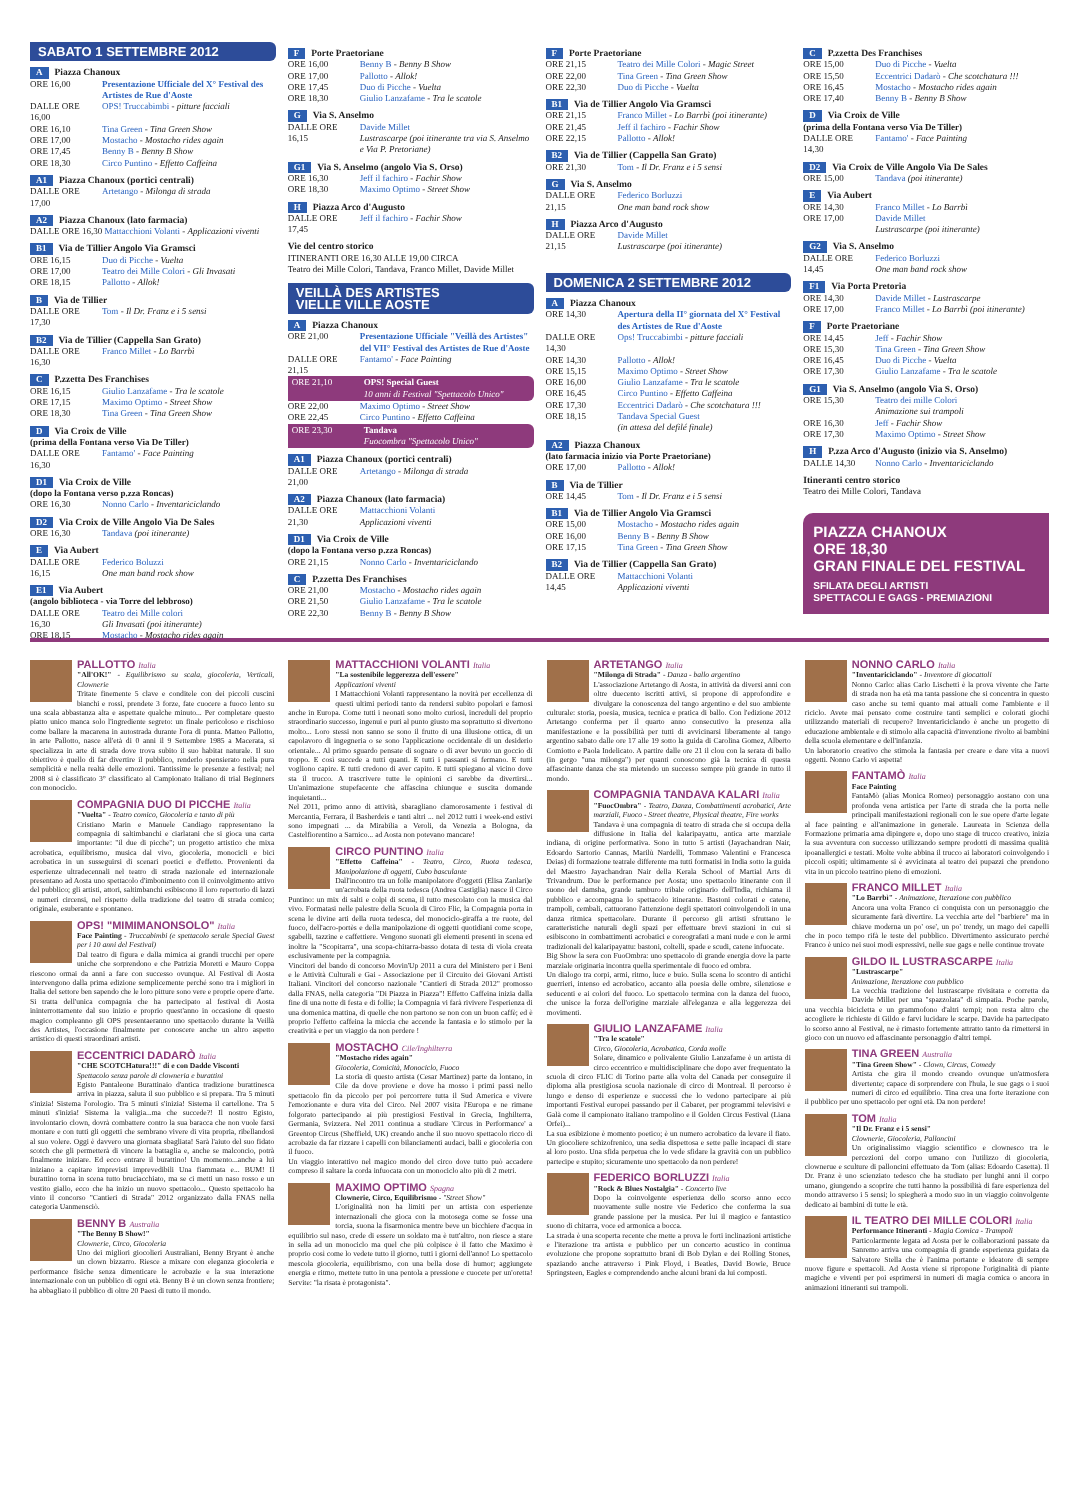SABATO 1 SETTEMBRE 2012
A Piazza Chanoux
ORE 16,00 Presentazione Ufficiale del X° Festival des Artistes de Rue d'Aoste
DALLE ORE 16,00 OPS! Truccabimbi - pitture facciali
ORE 16,10 Tina Green - Tina Green Show
ORE 17,00 Mostacho - Mostacho rides again
ORE 17,45 Benny B - Benny B Show
ORE 18,30 Circo Puntino - Effetto Caffeina
A1 Piazza Chanoux (portici centrali)
DALLE ORE 17,00 Artetango - Milonga di strada
A2 Piazza Chanoux (lato farmacia)
DALLE ORE 16,30 Mattacchioni Volanti - Applicazioni viventi
B1 Via de Tillier Angolo Via Gramsci
ORE 16,15 Duo di Picche - Vuelta
ORE 17,00 Teatro dei Mille Colori - Gli Invasati
ORE 18,15 Pallotto - Allok!
B Via de Tillier
DALLE ORE 17,30 Tom - Il Dr. Franz e i 5 sensi
B2 Via de Tillier (Cappella San Grato)
DALLE ORE 16,30 Franco Millet - Lo Barrbì
C P.zzetta Des Franchises
ORE 16,15 Giulio Lanzafame - Tra le scatole
ORE 17,15 Maximo Optimo - Street Show
ORE 18,30 Tina Green - Tina Green Show
D Via Croix de Ville
(prima della Fontana verso Via De Tiller)
DALLE ORE 16,30 Fantamo' - Face Painting
D1 Via Croix de Ville
(dopo la Fontana verso p.zza Roncas)
ORE 16,30 Nonno Carlo - Inventariciclando
D2 Via Croix de Ville Angolo Via De Sales
ORE 16,30 Tandava (poi itinerante)
E Via Aubert
DALLE ORE 16,15 Federico Boluzzi
One man band rock show
E1 Via Aubert
(angolo biblioteca - via Torre del lebbroso)
DALLE ORE 16,30 Teatro dei Mille colori
Gli Invasati (poi itinerante)
ORE 18,15 Mostacho - Mostacho rides again
F Porte Praetoriane
ORE 16,00 Benny B - Benny B Show
ORE 17,00 Pallotto - Allok!
ORE 17,45 Duo di Picche - Vuelta
ORE 18,30 Giulio Lanzafame - Tra le scatole
G Via S. Anselmo
DALLE ORE 16,15 Davide Millet
Lustrascarpe (poi itinerante tra via S. Anselmo e Via P. Pretoriane)
G1 Via S. Anselmo (angolo Via S. Orso)
ORE 16,30 Jeff il fachiro - Fachir Show
ORE 18,30 Maximo Optimo - Street Show
H Piazza Arco d'Augusto
DALLE ORE 17,45 Jeff il fachiro - Fachir Show
Vie del centro storico
ITINERANTI ORE 16,30 ALLE 19,00 CIRCA
Teatro dei Mille Colori, Tandava, Franco Millet, Davide Millet
VEILLÀ DES ARTISTES
VIELLE VILLE AOSTE
A Piazza Chanoux
ORE 21,00 Presentazione Ufficiale "Veillà des Artistes" del VII° Festival des Artistes de Rue d'Aoste
DALLE ORE 21,15 Fantamo' - Face Painting
ORE 21,10 OPS! Special Guest
10 anni di Festival "Spettacolo Unico"
ORE 22,00 Maximo Optimo - Street Show
ORE 22,45 Circo Puntino - Effetto Caffeina
ORE 23,30 Tandava
Fuocombra "Spettacolo Unico"
A1 Piazza Chanoux (portici centrali)
DALLE ORE 21,00 Artetango - Milonga di strada
A2 Piazza Chanoux (lato farmacia)
DALLE ORE 21,30 Mattacchioni Volanti
Applicazioni viventi
D1 Via Croix de Ville
(dopo la Fontana verso p.zza Roncas)
ORE 21,15 Nonno Carlo - Inventariciclando
C P.zzetta Des Franchises
ORE 21,00 Mostacho - Mostacho rides again
ORE 21,50 Giulio Lanzafame - Tra le scatole
ORE 22,30 Benny B - Benny B Show
F Porte Praetoriane
ORE 21,15 Teatro dei Mille Colori - Magic Street
ORE 22,00 Tina Green - Tina Green Show
ORE 22,30 Duo di Picche - Vuelta
B1 Via de Tillier Angolo Via Gramsci
ORE 21,15 Franco Millet - Lo Barrbì (poi itinerante)
ORE 21,45 Jeff il fachiro - Fachir Show
ORE 22,15 Pallotto - Allok!
B2 Via de Tillier (Cappella San Grato)
ORE 21,30 Tom - Il Dr. Franz e i 5 sensi
G Via S. Anselmo
DALLE ORE 21,15 Federico Borluzzi
One man band rock show
H Piazza Arco d'Augusto
DALLE ORE 21,15 Davide Millet
Lustrascarpe (poi itinerante)
DOMENICA 2 SETTEMBRE 2012
A Piazza Chanoux
ORE 14,30 Apertura della II° giornata del X° Festival des Artistes de Rue d'Aoste
DALLE ORE 14,30 Ops! Truccabimbi - pitture facciali
ORE 14,30 Pallotto - Allok!
ORE 15,15 Maximo Optimo - Street Show
ORE 16,00 Giulio Lanzafame - Tra le scatole
ORE 16,45 Circo Puntino - Effetto Caffeina
ORE 17,30 Eccentrici Dadarò - Che scotchatura !!!
ORE 18,15 Tandava Special Guest
(in attesa del defilé finale)
A2 Piazza Chanoux
(lato farmacia inizio via Porte Praetoriane)
ORE 17,00 Pallotto - Allok!
B Via de Tillier
ORE 14,45 Tom - Il Dr. Franz e i 5 sensi
B1 Via de Tillier Angolo Via Gramsci
ORE 15,00 Mostacho - Mostacho rides again
ORE 16,00 Benny B - Benny B Show
ORE 17,15 Tina Green - Tina Green Show
B2 Via de Tillier (Cappella San Grato)
DALLE ORE 14,45 Mattacchioni Volanti
Applicazioni viventi
C P.zzetta Des Franchises
ORE 15,00 Duo di Picche - Vuelta
ORE 15,50 Eccentrici Dadarò - Che scotchatura !!!
ORE 16,45 Mostacho - Mostacho rides again
ORE 17,40 Benny B - Benny B Show
D Via Croix de Ville
(prima della Fontana verso Via De Tiller)
DALLE ORE 14,30 Fantamo' - Face Painting
D2 Via Croix de Ville Angolo Via De Sales
ORE 15,00 Tandava (poi itinerante)
E Via Aubert
ORE 14,30 Franco Millet - Lo Barrbì
ORE 17,00 Davide Millet
Lustrascarpe (poi itinerante)
G2 Via S. Anselmo
DALLE ORE 14,45 Federico Borluzzi
One man band rock show
F1 Via Porta Pretoria
ORE 14,30 Davide Millet - Lustrascarpe
ORE 17,00 Franco Millet - Lo Barrbì (poi itinerante)
F Porte Praetoriane
ORE 14,45 Jeff - Fachir Show
ORE 15,30 Tina Green - Tina Green Show
ORE 16,45 Duo di Picche - Vuelta
ORE 17,30 Giulio Lanzafame - Tra le scatole
G1 Via S. Anselmo (angolo Via S. Orso)
ORE 15,30 Teatro dei mille Colori
Animazione sui trampoli
ORE 16,30 Jeff - Fachir Show
ORE 17,30 Maximo Optimo - Street Show
H P.zza Arco d'Augusto (inizio via S. Anselmo)
DALLE 14,30 Nonno Carlo - Inventariciclando
Itineranti centro storico
Teatro dei Mille Colori, Tandava
PIAZZA CHANOUX
ORE 18,30
GRAN FINALE DEL FESTIVAL
SFILATA DEGLI ARTISTI
SPETTACOLI E GAGS - PREMIAZIONI
PALLOTTO Italia
"All'OK!" - Equilibrismo su scala, giocoleria, Verticali, Clownerie
Tritate finemente 5 clave e conditele con dei piccoli cuscini bianchi e rossi, prendete 3 forze, fate cuocere a fuoco lento su una scala abbastanza alta e aspettate qualche minuto... Per completare questo piatto unico manca solo l'ingrediente segreto: un finale pericoloso e rischioso come ballare la macarena in autostrada durante l'ora di punta. Matteo Pallotto, in arte Pallotto, nasce all'età di 0 anni il 9 Settembre 1985 a Macerata, si specializza in arte di strada dove trova subito il suo habitat naturale. Il suo obiettivo è quello di far divertire il pubblico, renderlo spensierato nella pura semplicità e nella realtà delle emozioni. Tantissime le presenze a festival; nel 2008 si è classificato 3° classificato al Campionato Italiano di trial Beginners con monociclo.
COMPAGNIA DUO DI PICCHE Italia
"Vuelta" - Teatro comico, Giocoleria e tanto di più
Cristiano Marin e Manuele Candiago rappresentano la compagnia di saltimbanchi e ciarlatani che si gioca una carta importante: "il due di picche"; un progetto artistico che mixa acrobatica, equilibrismo, musica dal vivo, giocoleria, monocicli e bici acrobatica in un susseguirsi di scenari poetici e d'effetto. Provenienti da esperienze ultradecennali nel teatro di strada nazionale ed internazionale presentano ad Aosta uno spettacolo d'imbonimento con il coinvolgimento attivo del pubblico; gli artisti, attori, saltimbanchi esibiscono il loro repertorio di lazzi e numeri circensi, nel rispetto della tradizione del teatro di strada comico; originale, esuberante e spontaneo.
OPS! "MIMIMANONSOLO" Italia
Face Painting - Truccabimbi (e spettacolo serale Special Guest per i 10 anni del Festival)
Dal teatro di figura e dalla mimica ai grandi trucchi per opere uniche che sorprendono e che Patrizia Moretti e Mauro Coppa riescono ormai da anni a fare con successo ovunque. Al Festival di Aosta intervengono dalla prima edizione semplicemente perché sono tra i migliori in Italia del settore ben sapendo che le loro pitture sono vere e proprie opere d'arte. Si tratta dell'unica compagnia che ha partecipato al festival di Aosta ininterrottamente dal suo inizio e proprio quest'anno in occasione di questo magico compleanno gli OPS presentaeranno uno spettacolo durante la Veillà des Artistes, l'occasione finalmente per conoscere anche un altro aspetto artistico di questi straordinari artisti.
ECCENTRICI DADARÒ Italia
"CHE SCOTCHatura!!!" di e con Dadde Visconti
Spettacolo senza parole di clowneria e burattini
Egisto Pantaleone Burattinaio d'antica tradizione burattinesca arriva in piazza, saluta il suo pubblico e si prepara. Tra 5 minuti s'inizia! Sistema l'orologio. Tra 5 minuti s'inizia! Sistema il cartellone. Tra 5 minuti s'inizia! Sistema la valigia...ma che succede?! Il nostro Egisto, involontario clown, dovrà combattere contro la sua baracca che non vuole farsi montare e con tutti gli oggetti che sembrano vivere di vita propria, ribellandosi al suo volere. Oggi è davvero una giornata sbagliata! Sarà l'aiuto del suo fidato scotch che gli permetterà di vincere la battaglia e, anche se malconcio, potrà finalmente iniziare. Ed ecco entrare il burattino! Un momento...anche a lui iniziano a capitare imprevisti imprevedibili Una fiammata e... BUM! Il burattino torna in scena tutto bruciacchiato, ma se ci metti un naso rosso e un vestito giallo, ecco che ha inizio un nuovo spettacolo... Questo spettacolo ha vinto il concorso "Cantieri di Strada" 2012 organizzato dalla FNAS nella categoria Uanmensciò.
BENNY B Australia
"The Benny B Show!"
Clownerie, Circo, Giocoleria
Uno dei migliori giocolieri Australiani, Benny Bryant è anche un clown bizzarro. Riesce a mixare con eleganza giocoleria e performance fisiche senza dimenticare le acrobazie e la sua interazione internazionale con un pubblico di ogni età. Benny B è un clown senza frontiere; ha abbagliato il pubblico di oltre 20 Paesi di tutto il mondo.
MATTACCHIONI VOLANTI Italia
"La sostenibile leggerezza dell'essere"
Applicazioni viventi
I Mattacchioni Volanti rappresentano la novità per eccellenza di questi ultimi periodi tanto da rendersi subito popolari e famosi anche in Europa. Come tutti i neonati sono molto curiosi, increduli del proprio straordinario successo, ingenui e puri al punto giusto ma soprattutto si divertono molto... Loro stessi non sanno se sono il frutto di una illusione ottica, di un capolavoro di ingegneria o se sono l'applicazione occidentale di un desiderio orientale... Al primo sguardo pensate di sognare o di aver bevuto un goccio di troppo. E così succede a tutti quanti. E tutti i passanti si fermano. E tutti vogliono capire. E tutti credono di aver capito. E tutti spiegano al vicino dove sta il trucco. A trascrivere tutte le opinioni ci sarebbe da divertirsi... Un'animazione stupefacente che affascina chiunque e suscita domande inquietanti...
Nel 2011, primo anno di attività, sbaragliano clamorosamente i festival di Mercantia, Ferrara, il Basherdeis e tanti altri ... nel 2012 tutti i week-end estivi sono impegnati ... da Mirabilia a Veroli, da Venezia a Bologna, da Castelfiorentino a Sarnico... ad Aosta non potevano mancare!
CIRCO PUNTINO Italia
"Effetto Caffeina" - Teatro, Circo, Ruota tedesca, Manipolazione di oggetti, Cubo basculante
Dall'incontro tra un folle manipolatore d'oggetti (Elisa Zanlari)e un'acrobata della ruota tedesca (Andrea Castiglia) nasce il Circo Puntino: un mix di salti e colpi di scena, il tutto mescolato con la musica dal vivo. Formatasi nelle palestre della Scuola di Circo Flic, la Compagnia porta in scena le divine arti della ruota tedesca, del monociclo-giraffa a tre ruote, del fuoco, dell'acro-portès e della manipolazione di oggetti quotidiani come scope, sgabelli, tazzine e caffettiere. Vengono suonati gli elementi presenti in scena ed inoltre la "Scopitarra", una scopa-chitarra-basso dotata di testa di viola creata esclusivamente per la compagnia.
Vincitori del bando di concorso Movin'Up 2011 a cura del Ministero per i Beni e le Attività Culturali e Gai - Associazione per il Circuito dei Giovani Artisti Italiani. Vincitori del concorso nazionale "Cantieri di Strada 2012" promosso dalla FNAS, nella categoria "Di Piazza in Piazza"! Effetto Caffeina inizia dalla fine di una notte di festa e di follie; la Compagnia vi farà rivivere l'esperienza di una domenica mattina, di quelle che non partono se non con un buon caffè; ed è proprio l'effetto caffeina la miccia che accende la fantasia e lo stimolo per la creatività e per un viaggio da non perdere !
MOSTACHO Cile/Inghilterra
"Mostacho rides again"
Giocoleria, Comicità, Monociclo, Fuoco
La storia di questo artista (Cesar Martinez) parte da lontano, in Cile da dove proviene e dove ha mosso i primi passi nello spettacolo fin da piccolo per poi percorrere tutta il Sud America e vivere l'emozionante e dura vita del Circo. Nel 2007 visita l'Europa e ne rimane folgorato partecipando ai più prestigiosi Festival in Grecia, Inghilterra, Germania, Svizzera. Nel 2011 continua a studiare 'Circus in Performance' a Greentop Circus (Sheffield, UK) creando anche il suo nuovo spettacolo ricco di acrobazie da far rizzare i capelli con bilanciamenti audaci, balli e giocoleria con il fuoco.
Un viaggio interattivo nel magico mondo del circo dove tutto può accadere compreso il saltare la corda infuocata con un monociclo alto più di 2 metri.
MAXIMO OPTIMO Spagna
Clownerie, Circo, Equilibrismo - "Street Show"
L'originalità non ha limiti per un artista con esperienze internazionali che gioca con la motosega come se fosse una torcia, suona la fisarmonica mentre beve un bicchiere d'acqua in equilibrio sul naso, crede di essere un soldato ma è tutt'altro, non riesce a stare in sella ad un monociclo ma quel che più colpisce è il fatto che Maximo è proprio così come lo vedete tutto il giorno, tutti i giorni dell'anno! Lo spettacolo mescola giocoleria, equilibrismo, con una bella dose di humor; aggiungete energia e ritmo, mettete tutto in una pentola a pressione e cuocete per un'oretta! Servite: "la risata è protagonista".
ARTETANGO Italia
"Milonga di Strada" - Danza - ballo argentino
L'associazione Artetango di Aosta, in attività da diversi anni con oltre duecento iscritti attivi, si propone di approfondire e divulgare la conoscenza del tango argentino e del suo ambiente culturale: storia, poesia, musica, tecnica e pratica di ballo. Con l'edizione 2012 Artetango conferma per il quarto anno consecutivo la presenza alla manifestazione e la possibilità per tutti di avvicinarsi liberamente al tango argentino sabato dalle ore 17 alle 19 sotto la guida di Carolina Gomez, Alberto Comiotto e Paola Indelicato. A partire dalle ore 21 il clou con la serata di ballo (in gergo "una milonga") per quanti conoscono già la tecnica di questa affascinante danza che sta mietendo un successo sempre più grande in tutto il mondo.
COMPAGNIA TANDAVA KALARI Italia
"FuocOmbra" - Teatro, Danza, Combattimenti acrobatici, Arte marziali, Fuoco - Street theatre, Physical theatre, Fire works
Tandava è una compagnia di teatro di strada che si occupa della diffusione in Italia del kalaripayattu, antica arte marziale indiana, di origine performativa. Sono in tutto 5 artisti (Jayachandran Nair, Edoardo Sartorio Cannas, Marilù Nardelli, Tommaso Valentini e Francesca Deias) di formazione teatrale differente ma tutti formatisi in India sotto la guida del Maestro Jayachandran Nair della Kerala School of Martial Arts di Trivandrum. Due le performance per Aosta; uno spettacolo itinerante con il suono del damsha, grande tamburo tribale originario dell'India, richiama il pubblico e accompagna lo spettacolo itinerante. Bastoni colorati e catene, trampoli, cembali, cattuorano l'attenzione degli spettatori coinvolgendoli in una danza ritmica spettacolare. Durante il percorso gli artisti sfruttano le caratteristiche naturali degli spazi per effettuare brevi stazioni in cui si esibiscono in combattimenti acrobatici e coreografati a mani nude e con le armi tradizionali del kalaripayattu: bastoni, coltelli, spade e scudi, catene infuocate.
Big Show la sera con FuoOmbra: uno spettacolo di grande energia dove la parte marziale originaria incontra quella sperimentale di fuoco ed ombra.
Un dialogo tra corpi, armi, ritmo, luce e buio. Sulla scena lo scontro di antichi guerrieri, intenso ed acrobatico, accanto alla poesia delle ombre, silenziose e seducenti e ai colori del fuoco. Lo spettacolo termina con la danza del fuoco, che unisce la forza dell'origine marziale all'eleganza e alla leggerezza dei movimenti.
GIULIO LANZAFAME Italia
"Tra le scatole"
Circo, Giocoleria, Acrobatica, Corda molle
Solare, dinamico e polivalente Giulio Lanzafame è un artista di circo eccentrico e multidisciplinare che dopo aver frequentato la scuola di circo FLIC di Torino parte alla volta del Canada per conseguire il diploma alla prestigiosa scuola nazionale di circo di Montreal. Il percorso è lungo e denso di esperienze e successi che lo vedono partecipare ai più importanti Festival europei passando per il Cabaret, per programmi televisivi e Galà come il campionato italiano trampolino e il Golden Circus Festival (Liana Orfei)...
La sua esibizione è momento poetico; è un numero acrobatico da levare il fiato. Un giocoliere schizofrenico, una sedia dispettosa e sette palle incapaci di stare al loro posto. Una sfida perpetua che lo vede sfidare la gravità con un pubblico partecipe e stupito; sicuramente uno spettacolo da non perdere!
FEDERICO BORLUZZI Italia
"Rock & Blues Nostalgia" - Concerto live
Dopo la coinvolgente esperienza dello scorso anno ecco nuovamente sulle nostre vie Federico che conferma la sua grande passione per la musica. Per lui il magico e fantastico suono di chitarra, voce ed armonica a bocca.
La strada è una scoperta recente che mette a prova le forti inclinazioni artistiche e l'iterazione tra artista e pubblico per un concerto acustico in continua evoluzione che propone soprattutto brani di Bob Dylan e dei Rolling Stones, spaziando anche attraverso i Pink Floyd, i Beatles, David Bowie, Bruce Springsteen, Eagles e comprendendo anche alcuni brani da lui composti.
NONNO CARLO Italia
"Inventariciclando" - Inventore di giocattoli
Nonno Carlo: alias Carlo Lischetti è la prova vivente che l'arte di strada non ha età ma tanta passione che si concentra in questo caso anche su temi quanto mai attuali come l'ambiente e il riciclo. Avete mai pensato come costruire tanti semplici e colorati giochi utilizzando materiali di recupero? Inventariciclando è anche un progetto di educazione ambientale e di stimolo alla capacità d'invenzione rivolto ai bambini della scuola elementare e dell'infanzia.
Un laboratorio creativo che stimola la fantasia per creare e dare vita a nuovi oggetti. Nonno Carlo vi aspetta!
FANTAMÒ Italia
Face Painting
FantaMò (alias Monica Romeo) personaggio aostano con una profonda vena artistica per l'arte di strada che la porta nelle principali manifestazioni regionali con le sue opere d'arte legate al face painting e all'animazione in generale. Laureata in Scienza della Formazione primaria ama dipingere e, dopo uno stage di trucco creativo, inizia la sua avventura con successo utilizzando sempre prodotti di massima qualità ipoanallergici e testati. Molte volte abbina il trucco ai laboratori coinvolgendo i piccoli ospiti; ultimamente si è avvicinata al teatro dei pupazzi che prendono vita in un piccolo teatrino pieno di emozioni.
FRANCO MILLET Italia
"Lo Barrbì" - Animazione, Iterazione con pubblico
Ancora una volta Franco ci conquista con un personaggio che sicuramente farà divertire. La vecchia arte del "barbiere" ma in chiave moderna un po' ose', un po' trendy, un mago dei capelli che in poco tempo rifà le teste del pubblico. Divertimento assicurato perché Franco è unico nei suoi modi espressivi, nelle sue gags e nelle continue trovate
GILDO IL LUSTRASCARPE Italia
"Lustrascarpe"
Animazione, Iterazione con pubblico
La vecchia tradizione del lustrascarpe rivisitata e corretta da Davide Millet per una "spazzolata" di simpatia. Poche parole, una vecchia bicicletta e un grammofono d'altri tempi; non resta altro che accogliere le richieste di Gildo e farvi lucidare le scarpe. Davide ha partecipato lo scorso anno al Festival, ne è rimasto fortemente attratto tanto da rimettersi in gioco con un nuovo ed affascinante personaggio d'altri tempi.
TINA GREEN Australia
"Tina Green Show" - Clown, Circus, Comedy
Artista che gira il mondo creando ovunque un'atmosfera divertente; capace di sorprendere con l'hula, le sue gags o i suoi numeri di circo ed equilibrio. Tina crea una forte iterazione con il pubblico per uno spettacolo per ogni età. Da non perdere!
TOM Italia
"Il Dr. Franz e i 5 sensi"
Clownerie, Giocoleria, Palloncini
Un originalissimo viaggio scientifico e clownesco tra le percezioni del corpo umano con l'utilizzo di giocoleria, clownerue e sculture di palloncini effettuato da Tom (alias: Edoardo Casetta). Il Dr. Franz è uno scienziato tedesco che ha studiato per lunghi anni il corpo umano, giungendo a scoprire che tutti hanno la possibilità di fare esperienza del mondo attraverso i 5 sensi; lo spiegherà a modo suo in un viaggio coinvolgente dedicato ai bambini di tutte le età.
IL TEATRO DEI MILLE COLORI Italia
Performance Itineranti - Magia Comica - Trampoli
Particolarmente legata ad Aosta per le collaborazioni passate da Sanremo arriva una compagnia di grande esperienza guidata da Salvatore Stella che è l'anima portante e ideatore di sempre nuove figure e spettacoli. Ad Aosta viene si ripropone l'originalità di piante magiche e viventi per poi esprimersi in numeri di magia comica o ancora in animazioni itineranti sui trampoli.